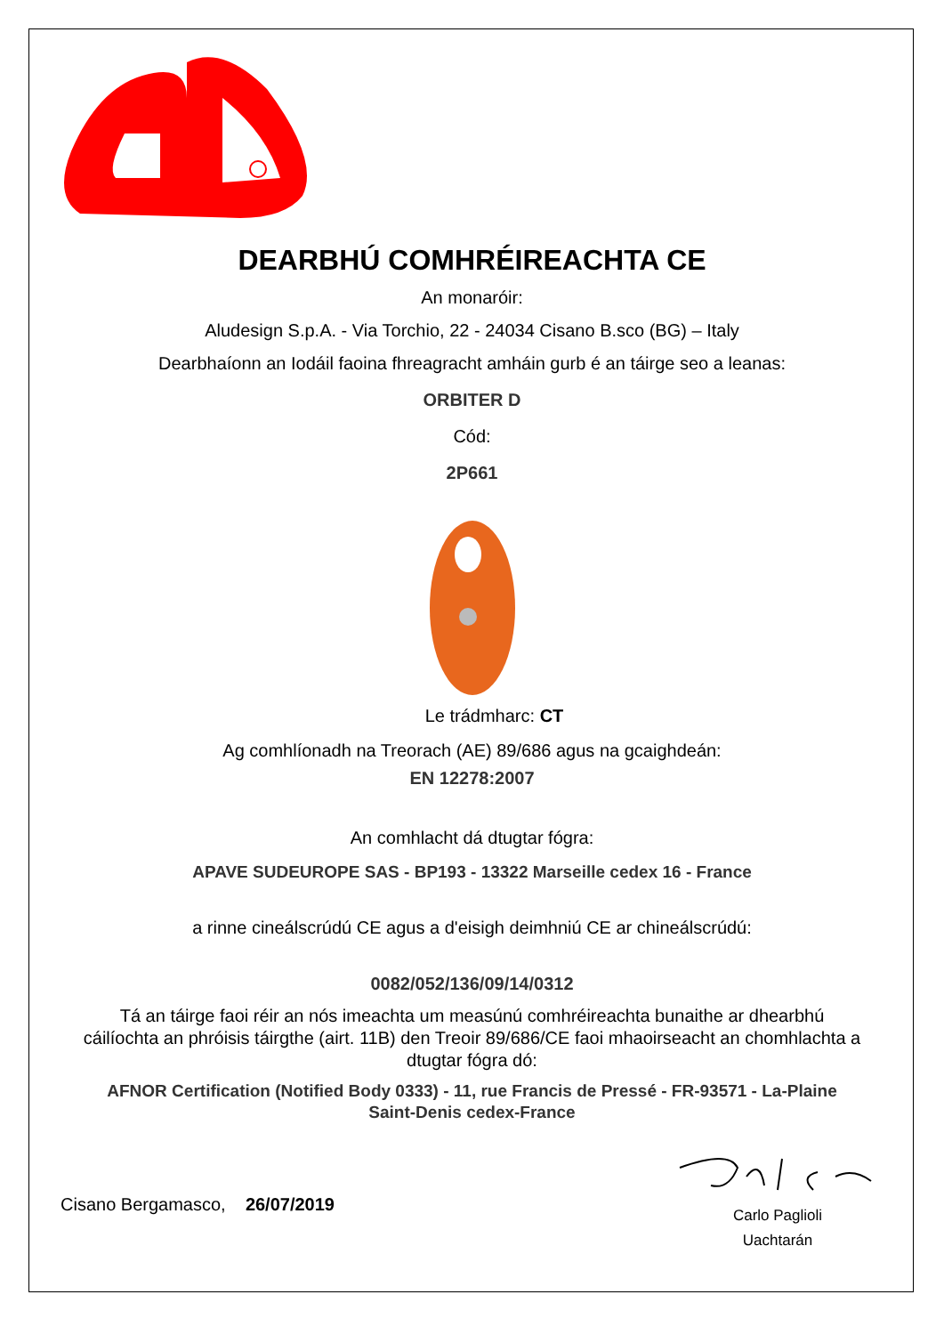DEARBHÚ COMHRÉIREACHTA CE
An monaróir:
Aludesign S.p.A. - Via Torchio, 22 - 24034 Cisano B.sco (BG) – Italy
Dearbhaíonn an Iodáil faoina fhreagracht amháin gurb é an táirge seo a leanas:
ORBITER D
Cód:
2P661
Le trádmharc: CT
Ag comhlíonadh na Treorach (AE) 89/686 agus na gcaighdeán:
EN 12278:2007
An comhlacht dá dtugtar fógra:
APAVE SUDEUROPE SAS - BP193 - 13322 Marseille cedex 16 - France
a rinne cineálscrúdú CE agus a d'eisigh deimhniú CE ar chineálscrúdú:
0082/052/136/09/14/0312
Tá an táirge faoi réir an nós imeachta um measúnú comhréireachta bunaithe ar dhearbhú cáilíochta an phróisis táirgthe (airt. 11B) den Treoir 89/686/CE faoi mhaoirseacht an chomhlachta a dtugtar fógra dó:
AFNOR Certification (Notified Body 0333) - 11, rue Francis de Pressé - FR-93571 - La-Plaine Saint-Denis cedex-France
Cisano Bergamasco, 26/07/2019
Carlo Paglioli
Uachtarán